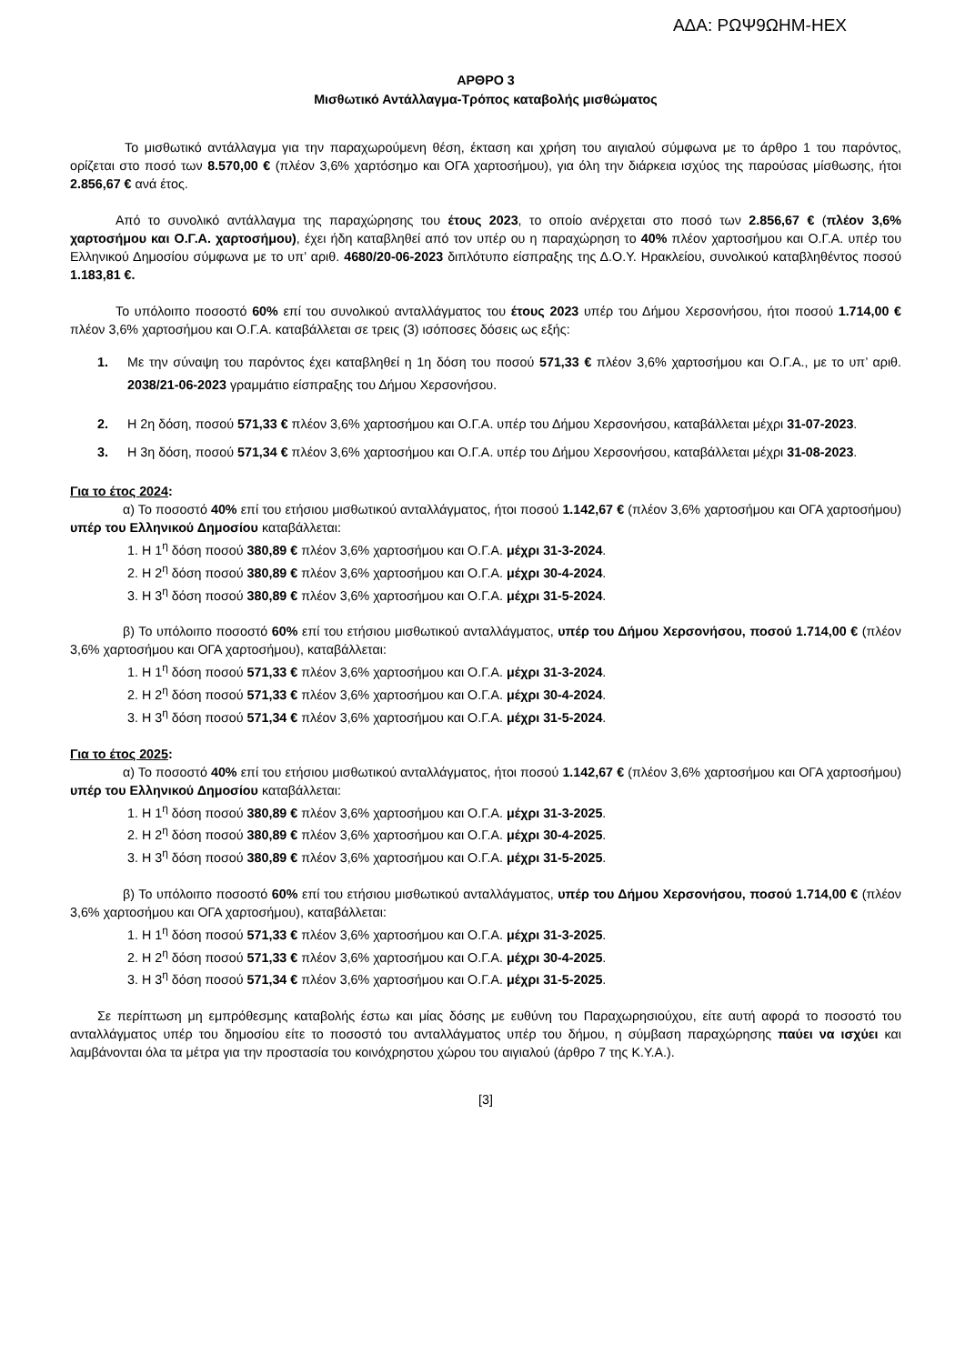ΑΔΑ: ΡΩΨ9ΩΗΜ-ΗΕΧ
ΑΡΘΡΟ 3
Μισθωτικό Αντάλλαγμα-Τρόπος καταβολής μισθώματος
Το μισθωτικό αντάλλαγμα για την παραχωρούμενη θέση, έκταση και χρήση του αιγιαλού σύμφωνα με το άρθρο 1 του παρόντος, ορίζεται στο ποσό των 8.570,00 € (πλέον 3,6% χαρτόσημο και ΟΓΑ χαρτοσήμου), για όλη την διάρκεια ισχύος της παρούσας μίσθωσης, ήτοι 2.856,67 € ανά έτος.
Από το συνολικό αντάλλαγμα της παραχώρησης του έτους 2023, το οποίο ανέρχεται στο ποσό των 2.856,67 € (πλέον 3,6% χαρτοσήμου και Ο.Γ.Α. χαρτοσήμου), έχει ήδη καταβληθεί από τον υπέρ ου η παραχώρηση το 40% πλέον χαρτοσήμου και Ο.Γ.Α. υπέρ του Ελληνικού Δημοσίου σύμφωνα με το υπ’ αριθ. 4680/20-06-2023 διπλότυπο είσπραξης της Δ.Ο.Υ. Ηρακλείου, συνολικού καταβληθέντος ποσού 1.183,81 €.
Το υπόλοιπο ποσοστό 60% επί του συνολικού ανταλλάγματος του έτους 2023 υπέρ του Δήμου Χερσονήσου, ήτοι ποσού 1.714,00 € πλέον 3,6% χαρτοσήμου και Ο.Γ.Α. καταβάλλεται σε τρεις (3) ισόποσες δόσεις ως εξής:
1. Με την σύναψη του παρόντος έχει καταβληθεί η 1η δόση του ποσού 571,33 € πλέον 3,6% χαρτοσήμου και Ο.Γ.Α., με το υπ’ αριθ. 2038/21-06-2023 γραμμάτιο είσπραξης του Δήμου Χερσονήσου.
2. Η 2η δόση, ποσού 571,33 € πλέον 3,6% χαρτοσήμου και Ο.Γ.Α. υπέρ του Δήμου Χερσονήσου, καταβάλλεται μέχρι 31-07-2023.
3. Η 3η δόση, ποσού 571,34 € πλέον 3,6% χαρτοσήμου και Ο.Γ.Α. υπέρ του Δήμου Χερσονήσου, καταβάλλεται μέχρι 31-08-2023.
Για το έτος 2024:
α) Το ποσοστό 40% επί του ετήσιου μισθωτικού ανταλλάγματος, ήτοι ποσού 1.142,67 € (πλέον 3,6% χαρτοσήμου και ΟΓΑ χαρτοσήμου) υπέρ του Ελληνικού Δημοσίου καταβάλλεται:
1. Η 1<sup>η</sup> δόση ποσού 380,89 € πλέον 3,6% χαρτοσήμου και Ο.Γ.Α. μέχρι 31-3-2024.
2. Η 2<sup>η</sup> δόση ποσού 380,89 € πλέον 3,6% χαρτοσήμου και Ο.Γ.Α. μέχρι 30-4-2024.
3. Η 3<sup>η</sup> δόση ποσού 380,89 € πλέον 3,6% χαρτοσήμου και Ο.Γ.Α. μέχρι 31-5-2024.
β) Το υπόλοιπο ποσοστό 60% επί του ετήσιου μισθωτικού ανταλλάγματος, υπέρ του Δήμου Χερσονήσου, ποσού 1.714,00 € (πλέον 3,6% χαρτοσήμου και ΟΓΑ χαρτοσήμου), καταβάλλεται:
1. Η 1<sup>η</sup> δόση ποσού 571,33 € πλέον 3,6% χαρτοσήμου και Ο.Γ.Α. μέχρι 31-3-2024.
2. Η 2<sup>η</sup> δόση ποσού 571,33 € πλέον 3,6% χαρτοσήμου και Ο.Γ.Α. μέχρι 30-4-2024.
3. Η 3<sup>η</sup> δόση ποσού 571,34 € πλέον 3,6% χαρτοσήμου και Ο.Γ.Α. μέχρι 31-5-2024.
Για το έτος 2025:
α) Το ποσοστό 40% επί του ετήσιου μισθωτικού ανταλλάγματος, ήτοι ποσού 1.142,67 € (πλέον 3,6% χαρτοσήμου και ΟΓΑ χαρτοσήμου) υπέρ του Ελληνικού Δημοσίου καταβάλλεται:
1. Η 1<sup>η</sup> δόση ποσού 380,89 € πλέον 3,6% χαρτοσήμου και Ο.Γ.Α. μέχρι 31-3-2025.
2. Η 2<sup>η</sup> δόση ποσού 380,89 € πλέον 3,6% χαρτοσήμου και Ο.Γ.Α. μέχρι 30-4-2025.
3. Η 3<sup>η</sup> δόση ποσού 380,89 € πλέον 3,6% χαρτοσήμου και Ο.Γ.Α. μέχρι 31-5-2025.
β) Το υπόλοιπο ποσοστό 60% επί του ετήσιου μισθωτικού ανταλλάγματος, υπέρ του Δήμου Χερσονήσου, ποσού 1.714,00 € (πλέον 3,6% χαρτοσήμου και ΟΓΑ χαρτοσήμου), καταβάλλεται:
1. Η 1<sup>η</sup> δόση ποσού 571,33 € πλέον 3,6% χαρτοσήμου και Ο.Γ.Α. μέχρι 31-3-2025.
2. Η 2<sup>η</sup> δόση ποσού 571,33 € πλέον 3,6% χαρτοσήμου και Ο.Γ.Α. μέχρι 30-4-2025.
3. Η 3<sup>η</sup> δόση ποσού 571,34 € πλέον 3,6% χαρτοσήμου και Ο.Γ.Α. μέχρι 31-5-2025.
Σε περίπτωση μη εμπρόθεσμης καταβολής έστω και μίας δόσης με ευθύνη του Παραχωρησιούχου, είτε αυτή αφορά το ποσοστό του ανταλλάγματος υπέρ του δημοσίου είτε το ποσοστό του ανταλλάγματος υπέρ του δήμου, η σύμβαση παραχώρησης παύει να ισχύει και λαμβάνονται όλα τα μέτρα για την προστασία του κοινόχρηστου χώρου του αιγιαλού (άρθρο 7 της Κ.Υ.Α.).
[3]